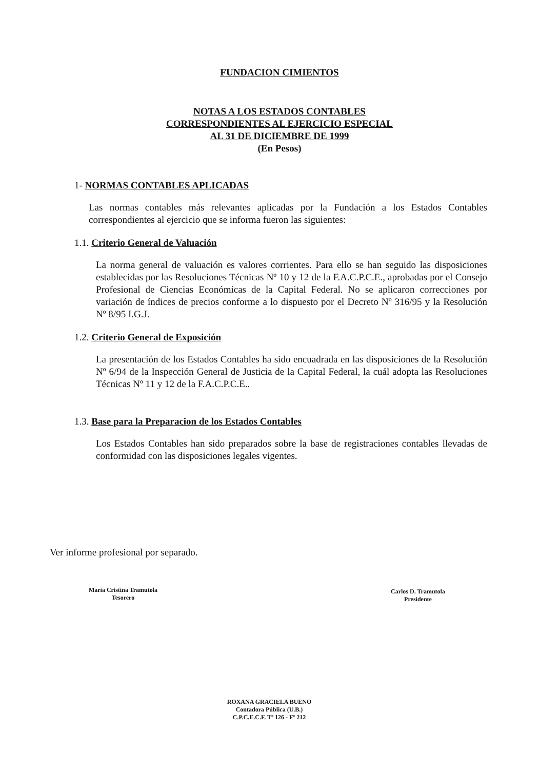FUNDACION CIMIENTOS
NOTAS A LOS ESTADOS CONTABLES
CORRESPONDIENTES AL EJERCICIO ESPECIAL
AL 31 DE DICIEMBRE DE 1999
(En Pesos)
1- NORMAS CONTABLES APLICADAS
Las normas contables más relevantes aplicadas por la Fundación a los Estados Contables correspondientes al ejercicio que se informa fueron las siguientes:
1.1. Criterio General de Valuación
La norma general de valuación es valores corrientes. Para ello se han seguido las disposiciones establecidas por las Resoluciones Técnicas Nº 10 y 12 de la F.A.C.P.C.E., aprobadas por el Consejo Profesional de Ciencias Económicas de la Capital Federal. No se aplicaron correcciones por variación de índices de precios conforme a lo dispuesto por el Decreto Nº 316/95 y la Resolución Nº 8/95 I.G.J.
1.2. Criterio General de Exposición
La presentación de los Estados Contables ha sido encuadrada en las disposiciones de la Resolución Nº 6/94 de la Inspección General de Justicia de la Capital Federal, la cuál adopta las Resoluciones Técnicas Nº 11 y 12 de la F.A.C.P.C.E..
1.3. Base para la Preparacion de los Estados Contables
Los Estados Contables han sido preparados sobre la base de registraciones contables llevadas de conformidad con las disposiciones legales vigentes.
Ver informe profesional por separado.
Maria Cristina Tramutola
Tesorero
Carlos D. Tramutola
Presidente
ROXANA GRACIELA BUENO
Contadora Pública (U.B.)
C.P.C.E.C.F. Tº 126 - Fº 212